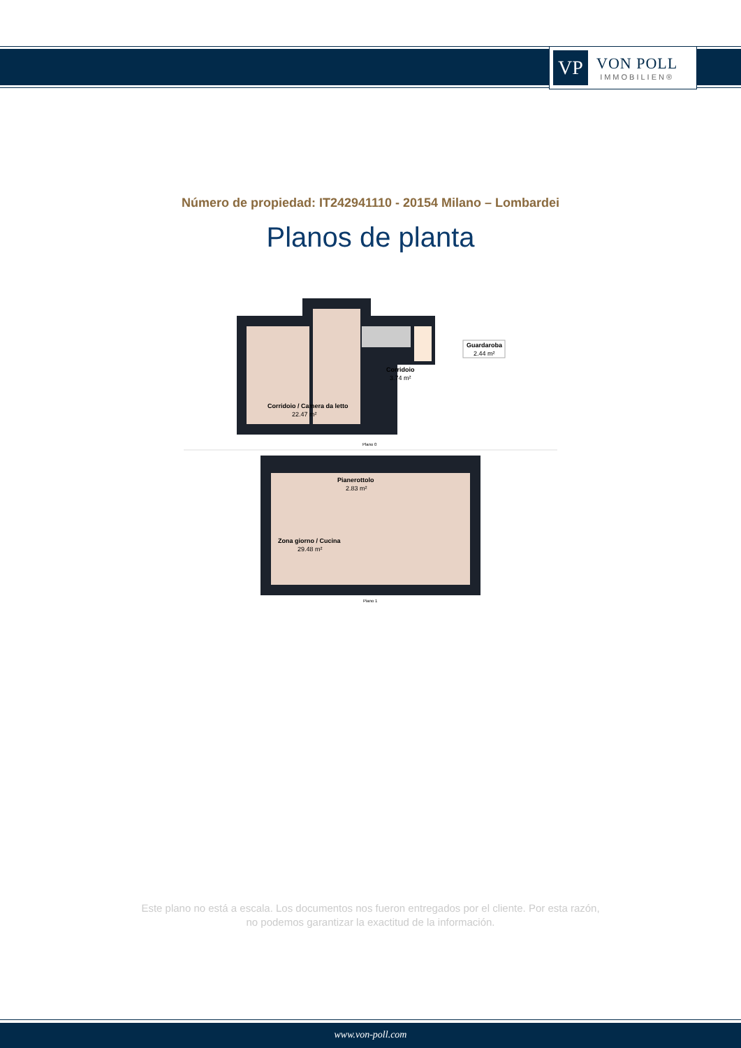VP
VON POLL
IMMOBILIEN®
Número de propiedad: IT242941110 - 20154 Milano – Lombardei
Planos de planta
Corridoio / Camera da letto
22.47 m²
Corridoio
3.74 m²
Guardaroba
2.44 m²
Plano 0
Pianerottolo
2.83 m²
Zona giorno / Cucina
29.48 m²
Piano 1
Este plano no está a escala. Los documentos nos fueron entregados por el cliente. Por esta razón, no podemos garantizar la exactitud de la información.
www.von-poll.com